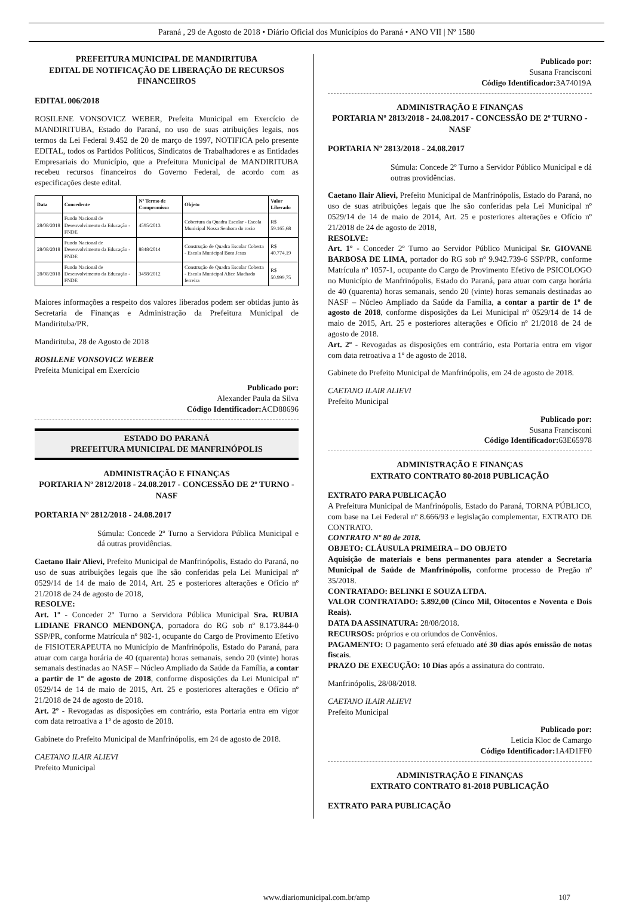Paraná , 29 de Agosto de 2018 • Diário Oficial dos Municípios do Paraná • ANO VII | Nº 1580
PREFEITURA MUNICIPAL DE MANDIRITUBA
EDITAL DE NOTIFICAÇÃO DE LIBERAÇÃO DE RECURSOS FINANCEIROS
EDITAL 006/2018
ROSILENE VONSOVICZ WEBER, Prefeita Municipal em Exercício de MANDIRITUBA, Estado do Paraná, no uso de suas atribuições legais, nos termos da Lei Federal 9.452 de 20 de março de 1997, NOTIFICA pelo presente EDITAL, todos os Partidos Políticos, Sindicatos de Trabalhadores e as Entidades Empresariais do Município, que a Prefeitura Municipal de MANDIRITUBA recebeu recursos financeiros do Governo Federal, de acordo com as especificações deste edital.
| Data | Concedente | Nº Termo de Compromisso | Objeto | Valor Liberado |
| --- | --- | --- | --- | --- |
| 28/08/2018 | Fundo Nacional de Desenvolvimento da Educação - FNDE | 4595/2013 | Cobertura da Quadra Escolar - Escola Municipal Nossa Senhora do rocio | R$ 59.165,68 |
| 28/08/2018 | Fundo Nacional de Desenvolvimento da Educação - FNDE | 8848/2014 | Construção de Quadra Escolar Coberta - Escola Municipal Bom Jesus | R$ 40.774,19 |
| 28/08/2018 | Fundo Nacional de Desenvolvimento da Educação - FNDE | 3498/2012 | Construção de Quadra Escolar Coberta - Escola Municipal Alice Machado ferreira | R$ 50.999,75 |
Maiores informações a respeito dos valores liberados podem ser obtidas junto às Secretaria de Finanças e Administração da Prefeitura Municipal de Mandirituba/PR.
Mandirituba, 28 de Agosto de 2018
ROSILENE VONSOVICZ WEBER
Prefeita Municipal em Exercício
Publicado por:
Alexander Paula da Silva
Código Identificador: ACD88696
ESTADO DO PARANÁ
PREFEITURA MUNICIPAL DE MANFRINÓPOLIS
ADMINISTRAÇÃO E FINANÇAS
PORTARIA Nº 2812/2018 - 24.08.2017 - CONCESSÃO DE 2º TURNO - NASF
PORTARIA Nº 2812/2018 - 24.08.2017
Súmula: Concede 2º Turno a Servidora Pública Municipal e dá outras providências.
Caetano Ilair Alievi, Prefeito Municipal de Manfrinópolis, Estado do Paraná, no uso de suas atribuições legais que lhe são conferidas pela Lei Municipal nº 0529/14 de 14 de maio de 2014, Art. 25 e posteriores alterações e Ofício nº 21/2018 de 24 de agosto de 2018,
RESOLVE:
Art. 1º - Conceder 2º Turno a Servidora Pública Municipal Sra. RUBIA LIDIANE FRANCO MENDONÇA, portadora do RG sob nº 8.173.844-0 SSP/PR, conforme Matrícula nº 982-1, ocupante do Cargo de Provimento Efetivo de FISIOTERAPEUTA no Município de Manfrinópolis, Estado do Paraná, para atuar com carga horária de 40 (quarenta) horas semanais, sendo 20 (vinte) horas semanais destinadas ao NASF – Núcleo Ampliado da Saúde da Família, a contar a partir de 1º de agosto de 2018, conforme disposições da Lei Municipal nº 0529/14 de 14 de maio de 2015, Art. 25 e posteriores alterações e Ofício nº 21/2018 de 24 de agosto de 2018.
Art. 2º - Revogadas as disposições em contrário, esta Portaria entra em vigor com data retroativa a 1º de agosto de 2018.
Gabinete do Prefeito Municipal de Manfrinópolis, em 24 de agosto de 2018.
CAETANO ILAIR ALIEVI
Prefeito Municipal
Publicado por:
Susana Francisconi
Código Identificador: 3A74019A
ADMINISTRAÇÃO E FINANÇAS
PORTARIA Nº 2813/2018 - 24.08.2017 - CONCESSÃO DE 2º TURNO - NASF
PORTARIA Nº 2813/2018 - 24.08.2017
Súmula: Concede 2º Turno a Servidor Público Municipal e dá outras providências.
Caetano Ilair Alievi, Prefeito Municipal de Manfrinópolis, Estado do Paraná, no uso de suas atribuições legais que lhe são conferidas pela Lei Municipal nº 0529/14 de 14 de maio de 2014, Art. 25 e posteriores alterações e Ofício nº 21/2018 de 24 de agosto de 2018,
RESOLVE:
Art. 1º - Conceder 2º Turno ao Servidor Público Municipal Sr. GIOVANE BARBOSA DE LIMA, portador do RG sob nº 9.942.739-6 SSP/PR, conforme Matrícula nº 1057-1, ocupante do Cargo de Provimento Efetivo de PSICOLOGO no Município de Manfrinópolis, Estado do Paraná, para atuar com carga horária de 40 (quarenta) horas semanais, sendo 20 (vinte) horas semanais destinadas ao NASF – Núcleo Ampliado da Saúde da Família, a contar a partir de 1º de agosto de 2018, conforme disposições da Lei Municipal nº 0529/14 de 14 de maio de 2015, Art. 25 e posteriores alterações e Ofício nº 21/2018 de 24 de agosto de 2018.
Art. 2º - Revogadas as disposições em contrário, esta Portaria entra em vigor com data retroativa a 1º de agosto de 2018.
Gabinete do Prefeito Municipal de Manfrinópolis, em 24 de agosto de 2018.
CAETANO ILAIR ALIEVI
Prefeito Municipal
Publicado por:
Susana Francisconi
Código Identificador: 63E65978
ADMINISTRAÇÃO E FINANÇAS
EXTRATO CONTRATO 80-2018 PUBLICAÇÃO
EXTRATO PARA PUBLICAÇÃO
A Prefeitura Municipal de Manfrinópolis, Estado do Paraná, TORNA PÚBLICO, com base na Lei Federal nº 8.666/93 e legislação complementar, EXTRATO DE CONTRATO.
CONTRATO Nº 80 de 2018.
OBJETO: CLÁUSULA PRIMEIRA – DO OBJETO
Aquisição de materiais e bens permanentes para atender a Secretaria Municipal de Saúde de Manfrinópolis, conforme processo de Pregão nº 35/2018.
CONTRATADO: BELINKI E SOUZA LTDA.
VALOR CONTRATADO: 5.892,00 (Cinco Mil, Oitocentos e Noventa e Dois Reais).
DATA DA ASSINATURA: 28/08/2018.
RECURSOS: próprios e ou oriundos de Convênios.
PAGAMENTO: O pagamento será efetuado até 30 dias após emissão de notas fiscais.
PRAZO DE EXECUÇÃO: 10 Dias após a assinatura do contrato.
Manfrinópolis, 28/08/2018.
CAETANO ILAIR ALIEVI
Prefeito Municipal
Publicado por:
Leticia Kloc de Camargo
Código Identificador: 1A4D1FF0
ADMINISTRAÇÃO E FINANÇAS
EXTRATO CONTRATO 81-2018 PUBLICAÇÃO
EXTRATO PARA PUBLICAÇÃO
www.diariomunicipal.com.br/amp 107